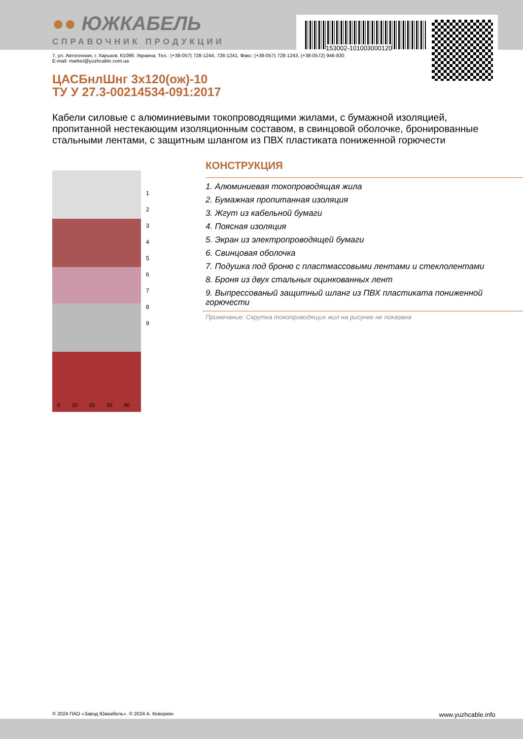153002-101003000120
●● ЮЖКАБЕЛЬ
СПРАВОЧНИК ПРОДУКЦИИ
7, ул. Автогенная, г. Харьков, 61099, Украина. Тел.: (+38-057) 728-1244, 728-1241. Факс: (+38-057) 728-1243, (+38-0572) 946-830
E-mail: market@yuzhcable.com.ua
ЦАСБнлШнг 3х120(ож)-10
ТУ У 27.3-00214534-091:2017
Кабели силовые с алюминиевыми токопроводящими жилами, с бумажной изоляцией, пропитанной нестекающим изоляционным составом, в свинцовой оболочке, бронированные стальными лентами, с защитным шлангом из ПВХ пластиката пониженной горючести
1
2
3
4
5
6
7
8
9
0 10 20 30 40
КОНСТРУКЦИЯ
1. Алюминиевая токопроводящая жила
2. Бумажная пропитанная изоляция
3. Жгут из кабельной бумаги
4. Поясная изоляция
5. Экран из электропроводящей бумаги
6. Свинцовая оболочка
7. Подушка под броню с пластмассовыми лентами и стеклолентами
8. Броня из двух стальных оцинкованных лент
9. Выпрессованый защитный шланг из ПВХ пластиката пониженной горючести
Примечание: Скрутка токопроводящих жил на рисунке не показана
© 2024 ПАО «Завод Южкабель». © 2024 А. Кеворкян www.yuzhcable.info